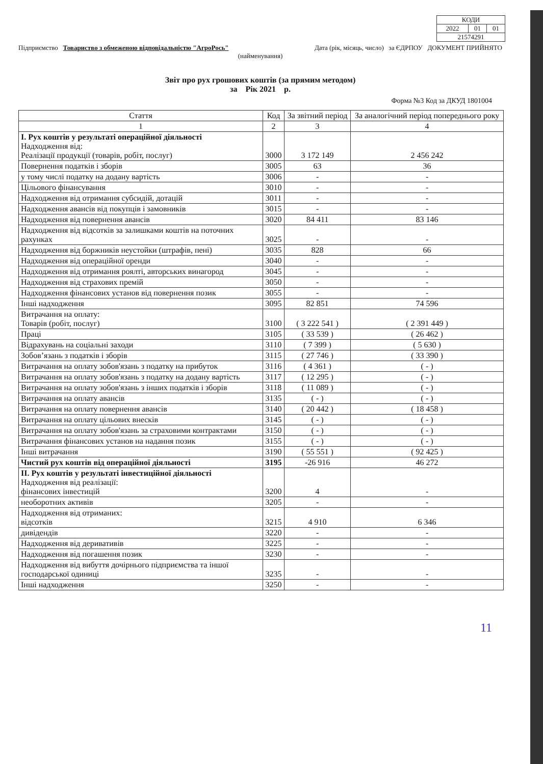| КОДИ | | |
| 2022 | 01 | 01 |
| 21574291 | | |
Підприємство Товариство з обмеженою відповідальністю "АгроРось" Дата (рік, місяць, число) за ЄДРПОУ ДОКУМЕНТ ПРИЙНЯТО
(найменування)
Звіт про рух грошових коштів (за прямим методом)
за Рік 2021 р.
Форма №3 Код за ДКУД 1801004
| Стаття | Код | За звітний період | За аналогічний період попереднього року |
| --- | --- | --- | --- |
| 1 | 2 | 3 | 4 |
| I. Рух коштів у результаті операційної діяльності Надходження від: Реалізації продукції (товарів, робіт, послуг) | 3000 | 3 172 149 | 2 456 242 |
| Повернення податків і зборів | 3005 | 63 | 36 |
| у тому числі податку на додану вартість | 3006 | - | - |
| Цільового фінансування | 3010 | - | - |
| Надходження від отримання субсидій, дотацій | 3011 | - | - |
| Надходження авансів від покупців і замовників | 3015 | - | - |
| Надходження від повернення авансів | 3020 | 84 411 | 83 146 |
| Надходження від відсотків за залишками коштів на поточних рахунках | 3025 | - | - |
| Надходження від боржників неустойки (штрафів, пені) | 3035 | 828 | 66 |
| Надходження від операційної оренди | 3040 | - | - |
| Надходження від отримання роялті, авторських винагород | 3045 | - | - |
| Надходження від страхових премій | 3050 | - | - |
| Надходження фінансових установ від повернення позик | 3055 | - | - |
| Інші надходження | 3095 | 82 851 | 74 596 |
| Витрачання на оплату: Товарів (робіт, послуг) | 3100 | ( 3 222 541 ) | ( 2 391 449 ) |
| Праці | 3105 | ( 33 539 ) | ( 26 462 ) |
| Відрахувань на соціальні заходи | 3110 | ( 7 399 ) | ( 5 630 ) |
| Зобов’язань з податків і зборів | 3115 | ( 27 746 ) | ( 33 390 ) |
| Витрачання на оплату зобов'язань з податку на прибуток | 3116 | ( 4 361 ) | ( - ) |
| Витрачання на оплату зобов'язань з податку на додану вартість | 3117 | ( 12 295 ) | ( - ) |
| Витрачання на оплату зобов'язань з інших податків і зборів | 3118 | ( 11 089 ) | ( - ) |
| Витрачання на оплату авансів | 3135 | ( - ) | ( - ) |
| Витрачання на оплату повернення авансів | 3140 | ( 20 442 ) | ( 18 458 ) |
| Витрачання на оплату цільових внесків | 3145 | ( - ) | ( - ) |
| Витрачання на оплату зобов'язань за страховими контрактами | 3150 | ( - ) | ( - ) |
| Витрачання фінансових установ на надання позик | 3155 | ( - ) | ( - ) |
| Інші витрачання | 3190 | ( 55 551 ) | ( 92 425 ) |
| Чистий рух коштів від операційної діяльності | 3195 | -26 916 | 46 272 |
| II. Рух коштів у результаті інвестиційної діяльності Надходження від реалізації: фінансових інвестицій | 3200 | 4 | - |
| необоротних активів | 3205 | - | - |
| Надходження від отриманих: відсотків | 3215 | 4 910 | 6 346 |
| дивідендів | 3220 | - | - |
| Надходження від деривативів | 3225 | - | - |
| Надходження від погашення позик | 3230 | - | - |
| Надходження від вибуття дочірнього підприємства та іншої господарської одиниці | 3235 | - | - |
| Інші надходження | 3250 | - | - |
11